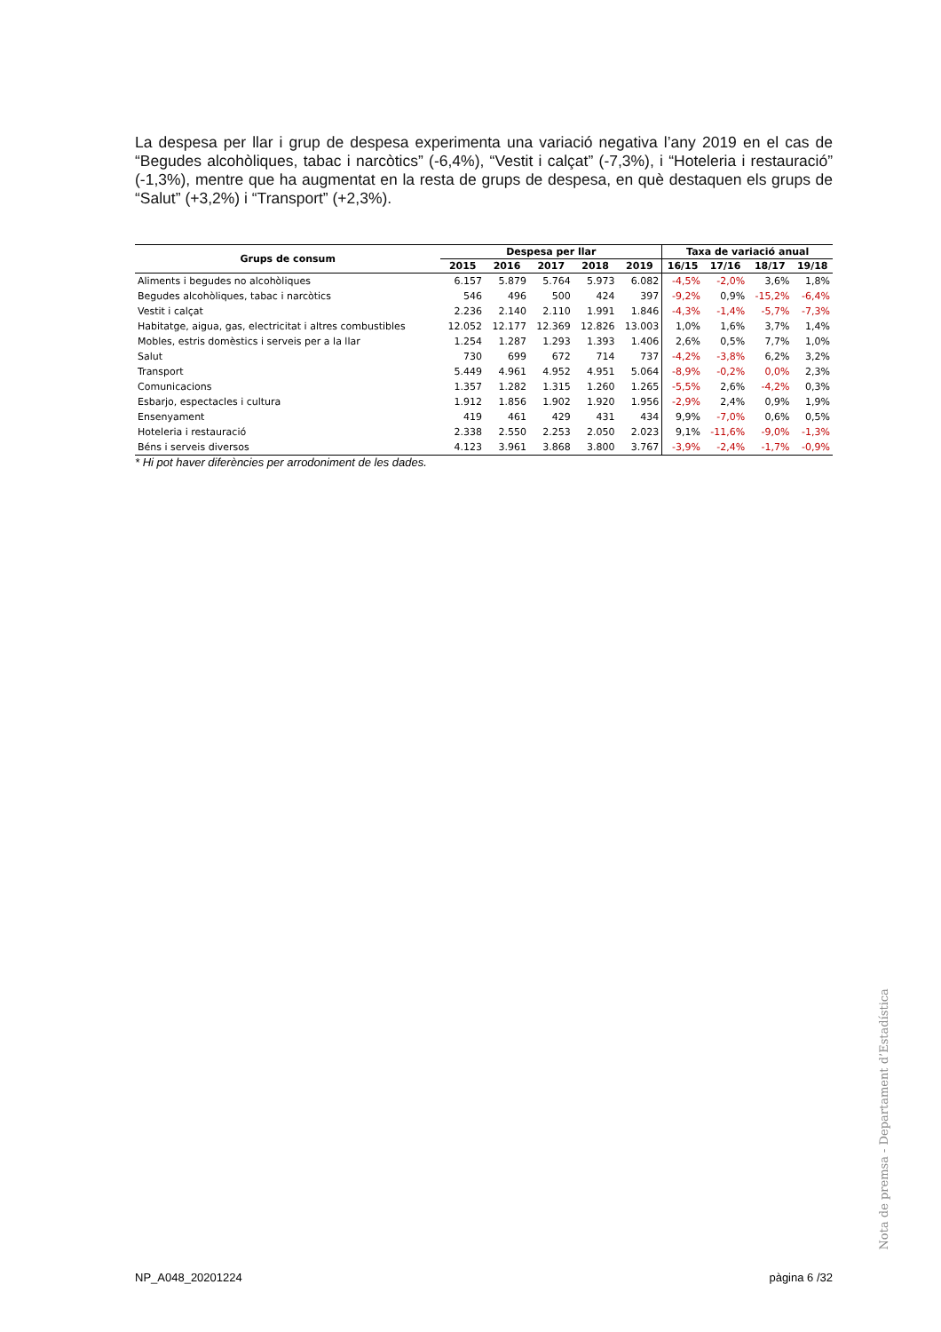La despesa per llar i grup de despesa experimenta una variació negativa l’any 2019 en el cas de “Begudes alcohòliques, tabac i narcòtics” (-6,4%), “Vestit i calçat” (-7,3%), i “Hoteleria i restauració” (-1,3%), mentre que ha augmentat en la resta de grups de despesa, en què destaquen els grups de “Salut” (+3,2%) i “Transport” (+2,3%).
| Grups de consum | Despesa per llar | | | | | Taxa de variació anual | | | |
| --- | --- | --- | --- | --- | --- | --- | --- | --- | --- |
| | 2015 | 2016 | 2017 | 2018 | 2019 | 16/15 | 17/16 | 18/17 | 19/18 |
| Aliments i begudes no alcohòliques | 6.157 | 5.879 | 5.764 | 5.973 | 6.082 | -4,5% | -2,0% | 3,6% | 1,8% |
| Begudes alcohòliques, tabac i narcòtics | 546 | 496 | 500 | 424 | 397 | -9,2% | 0,9% | -15,2% | -6,4% |
| Vestit i calçat | 2.236 | 2.140 | 2.110 | 1.991 | 1.846 | -4,3% | -1,4% | -5,7% | -7,3% |
| Habitatge, aigua, gas, electricitat i altres combustibles | 12.052 | 12.177 | 12.369 | 12.826 | 13.003 | 1,0% | 1,6% | 3,7% | 1,4% |
| Mobles, estris domèstics i serveis per a la llar | 1.254 | 1.287 | 1.293 | 1.393 | 1.406 | 2,6% | 0,5% | 7,7% | 1,0% |
| Salut | 730 | 699 | 672 | 714 | 737 | -4,2% | -3,8% | 6,2% | 3,2% |
| Transport | 5.449 | 4.961 | 4.952 | 4.951 | 5.064 | -8,9% | -0,2% | 0,0% | 2,3% |
| Comunicacions | 1.357 | 1.282 | 1.315 | 1.260 | 1.265 | -5,5% | 2,6% | -4,2% | 0,3% |
| Esbarjo, espectacles i cultura | 1.912 | 1.856 | 1.902 | 1.920 | 1.956 | -2,9% | 2,4% | 0,9% | 1,9% |
| Ensenyament | 419 | 461 | 429 | 431 | 434 | 9,9% | -7,0% | 0,6% | 0,5% |
| Hoteleria i restauració | 2.338 | 2.550 | 2.253 | 2.050 | 2.023 | 9,1% | -11,6% | -9,0% | -1,3% |
| Béns i serveis diversos | 4.123 | 3.961 | 3.868 | 3.800 | 3.767 | -3,9% | -2,4% | -1,7% | -0,9% |
* Hi pot haver diferències per arrodoniment de les dades.
Nota de premsa - Departament d’Estadística
NP_A048_20201224 pàgina 6 /32